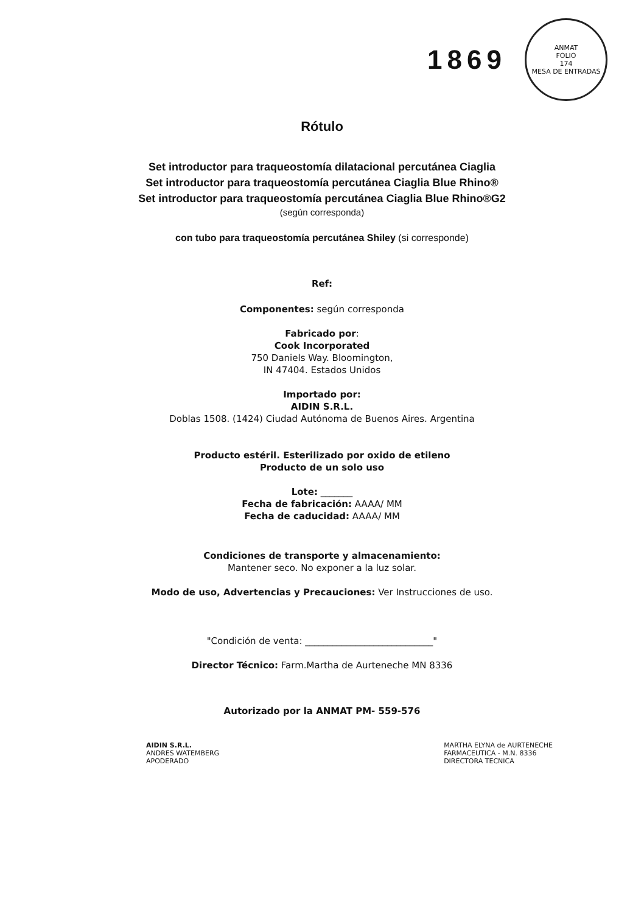1869
ANMAT
FOLIO
174
MESA DE ENTRADAS
Rótulo
Set introductor para traqueostomía dilatacional percutánea Ciaglia
Set introductor para traqueostomía percutánea Ciaglia Blue Rhino®
Set introductor para traqueostomía percutánea Ciaglia Blue Rhino®G2
(según corresponda)
con tubo para traqueostomía percutánea Shiley (si corresponde)
Ref:
Componentes: según corresponda
Fabricado por:
Cook Incorporated
750 Daniels Way. Bloomington,
IN 47404. Estados Unidos
Importado por:
AIDIN S.R.L.
Doblas 1508. (1424) Ciudad Autónoma de Buenos Aires. Argentina
Producto estéril. Esterilizado por oxido de etileno
Producto de un solo uso
Lote: _______
Fecha de fabricación: AAAA/ MM
Fecha de caducidad: AAAA/ MM
Condiciones de transporte y almacenamiento:
Mantener seco. No exponer a la luz solar.
Modo de uso, Advertencias y Precauciones: Ver Instrucciones de uso.
"Condición de venta: ____________________________"
Director Técnico: Farm.Martha de Aurteneche MN 8336
Autorizado por la ANMAT PM- 559-576
AIDIN S.R.L.
ANDRES WATEMBERG
APODERADO
MARTHA ELYNA de AURTENECHE
FARMACEUTICA - M.N. 8336
DIRECTORA TECNICA